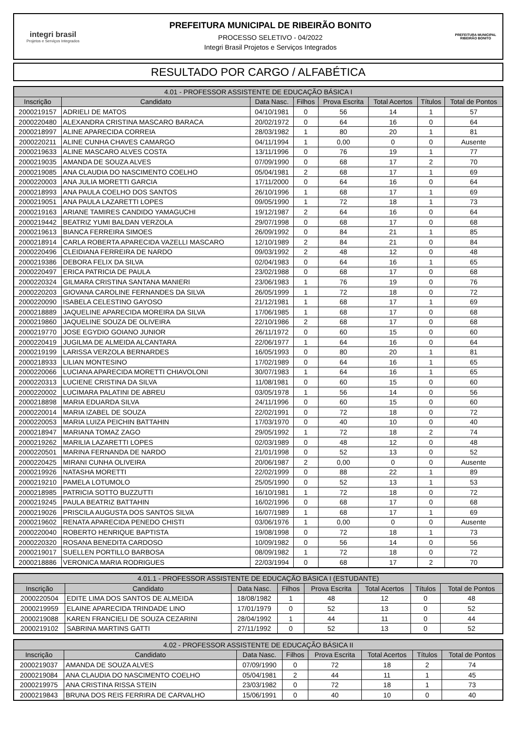integri brasil
Projetos e Serviços Integrados
PREFEITURA MUNICIPAL DE RIBEIRÃO BONITO
PROCESSO SELETIVO - 04/2022
Integri Brasil Projetos e Serviços Integrados
PREFEITURA MUNICIPAL
RIBEIRÃO BONITO
RESULTADO POR CARGO / ALFABÉTICA
| 4.01 - PROFESSOR ASSISTENTE DE EDUCAÇÃO BÁSICA I | | | | | | | |
| --- | --- | --- | --- | --- | --- | --- | --- |
| Inscrição | Candidato | Data Nasc. | Filhos | Prova Escrita | Total Acertos | Títulos | Total de Pontos |
| 2000219157 | ADRIELI DE MATOS | 04/10/1981 | 0 | 56 | 14 | 1 | 57 |
| 2000220480 | ALEXANDRA CRISTINA MASCARO BARACA | 20/02/1972 | 0 | 64 | 16 | 0 | 64 |
| 2000218997 | ALINE APARECIDA CORREIA | 28/03/1982 | 1 | 80 | 20 | 1 | 81 |
| 2000220211 | ALINE CUNHA CHAVES CAMARGO | 04/11/1994 | 1 | 0,00 | 0 | 0 | Ausente |
| 2000219633 | ALINE MASCARO ALVES COSTA | 13/11/1996 | 0 | 76 | 19 | 1 | 77 |
| 2000219035 | AMANDA DE SOUZA ALVES | 07/09/1990 | 0 | 68 | 17 | 2 | 70 |
| 2000219085 | ANA CLAUDIA DO NASCIMENTO COELHO | 05/04/1981 | 2 | 68 | 17 | 1 | 69 |
| 2000220003 | ANA JULIA MORETTI GARCIA | 17/11/2000 | 0 | 64 | 16 | 0 | 64 |
| 2000218993 | ANA PAULA COELHO DOS SANTOS | 26/10/1996 | 1 | 68 | 17 | 1 | 69 |
| 2000219051 | ANA PAULA LAZARETTI LOPES | 09/05/1990 | 1 | 72 | 18 | 1 | 73 |
| 2000219163 | ARIANE TAMIRES CANDIDO YAMAGUCHI | 19/12/1987 | 2 | 64 | 16 | 0 | 64 |
| 2000219442 | BEATRIZ YUMI BALDAN VERZOLA | 29/07/1998 | 0 | 68 | 17 | 0 | 68 |
| 2000219613 | BIANCA FERREIRA SIMOES | 26/09/1992 | 0 | 84 | 21 | 1 | 85 |
| 2000218914 | CARLA ROBERTA APARECIDA VAZELLI MASCARO | 12/10/1989 | 2 | 84 | 21 | 0 | 84 |
| 2000220496 | CLEIDIANA FERREIRA DE NARDO | 09/03/1992 | 2 | 48 | 12 | 0 | 48 |
| 2000219386 | DEBORA FELIX DA SILVA | 02/04/1983 | 0 | 64 | 16 | 1 | 65 |
| 2000220497 | ERICA PATRICIA DE PAULA | 23/02/1988 | 0 | 68 | 17 | 0 | 68 |
| 2000220324 | GILMARA CRISTINA SANTANA MANIERI | 23/06/1983 | 1 | 76 | 19 | 0 | 76 |
| 2000220203 | GIOVANA CAROLINE FERNANDES DA SILVA | 26/05/1999 | 1 | 72 | 18 | 0 | 72 |
| 2000220090 | ISABELA CELESTINO GAYOSO | 21/12/1981 | 1 | 68 | 17 | 1 | 69 |
| 2000218889 | JAQUELINE APARECIDA MOREIRA DA SILVA | 17/06/1985 | 1 | 68 | 17 | 0 | 68 |
| 2000219860 | JAQUELINE SOUZA DE OLIVEIRA | 22/10/1986 | 2 | 68 | 17 | 0 | 68 |
| 2000219770 | JOSE EGYDIO GOIANO JUNIOR | 26/11/1972 | 0 | 60 | 15 | 0 | 60 |
| 2000220419 | JUGILMA DE ALMEIDA ALCANTARA | 22/06/1977 | 1 | 64 | 16 | 0 | 64 |
| 2000219199 | LARISSA VERZOLA BERNARDES | 16/05/1993 | 0 | 80 | 20 | 1 | 81 |
| 2000218933 | LILIAN MONTESINO | 17/02/1989 | 0 | 64 | 16 | 1 | 65 |
| 2000220066 | LUCIANA APARECIDA MORETTI CHIAVOLONI | 30/07/1983 | 1 | 64 | 16 | 1 | 65 |
| 2000220313 | LUCIENE CRISTINA DA SILVA | 11/08/1981 | 0 | 60 | 15 | 0 | 60 |
| 2000220002 | LUCIMARA PALATINI DE ABREU | 03/05/1978 | 1 | 56 | 14 | 0 | 56 |
| 2000218898 | MARIA EDUARDA SILVA | 24/11/1996 | 0 | 60 | 15 | 0 | 60 |
| 2000220014 | MARIA IZABEL DE SOUZA | 22/02/1991 | 0 | 72 | 18 | 0 | 72 |
| 2000220053 | MARIA LUIZA PEICHIN BATTAHIN | 17/03/1970 | 0 | 40 | 10 | 0 | 40 |
| 2000218947 | MARIANA TOMAZ ZAGO | 29/05/1992 | 1 | 72 | 18 | 2 | 74 |
| 2000219262 | MARILIA LAZARETTI LOPES | 02/03/1989 | 0 | 48 | 12 | 0 | 48 |
| 2000220501 | MARINA FERNANDA DE NARDO | 21/01/1998 | 0 | 52 | 13 | 0 | 52 |
| 2000220425 | MIRANI CUNHA OLIVEIRA | 20/06/1987 | 2 | 0,00 | 0 | 0 | Ausente |
| 2000219926 | NATASHA MORETTI | 22/02/1999 | 0 | 88 | 22 | 1 | 89 |
| 2000219210 | PAMELA LOTUMOLO | 25/05/1990 | 0 | 52 | 13 | 1 | 53 |
| 2000218985 | PATRICIA SOTTO BUZZUTTI | 16/10/1981 | 1 | 72 | 18 | 0 | 72 |
| 2000219245 | PAULA BEATRIZ BATTAHIN | 16/02/1996 | 0 | 68 | 17 | 0 | 68 |
| 2000219026 | PRISCILA AUGUSTA DOS SANTOS SILVA | 16/07/1989 | 1 | 68 | 17 | 1 | 69 |
| 2000219602 | RENATA APARECIDA PENEDO CHISTI | 03/06/1976 | 1 | 0,00 | 0 | 0 | Ausente |
| 2000220040 | ROBERTO HENRIQUE BAPTISTA | 19/08/1998 | 0 | 72 | 18 | 1 | 73 |
| 2000220320 | ROSANA BENEDITA CARDOSO | 10/09/1982 | 0 | 56 | 14 | 0 | 56 |
| 2000219017 | SUELLEN PORTILLO BARBOSA | 08/09/1982 | 1 | 72 | 18 | 0 | 72 |
| 2000218886 | VERONICA MARIA RODRIGUES | 22/03/1994 | 0 | 68 | 17 | 2 | 70 |
| 4.01.1 - PROFESSOR ASSISTENTE DE EDUCAÇÃO BÁSICA I (ESTUDANTE) | | | | | | | |
| --- | --- | --- | --- | --- | --- | --- | --- |
| Inscrição | Candidato | Data Nasc. | Filhos | Prova Escrita | Total Acertos | Títulos | Total de Pontos |
| 2000220504 | EDITE LIMA DOS SANTOS DE ALMEIDA | 18/08/1982 | 1 | 48 | 12 | 0 | 48 |
| 2000219959 | ELAINE APARECIDA TRINDADE LINO | 17/01/1979 | 0 | 52 | 13 | 0 | 52 |
| 2000219088 | KAREN FRANCIELI DE SOUZA CEZARINI | 28/04/1992 | 1 | 44 | 11 | 0 | 44 |
| 2000219102 | SABRINA MARTINS GATTI | 27/11/1992 | 0 | 52 | 13 | 0 | 52 |
| 4.02 - PROFESSOR ASSISTENTE DE EDUCAÇÃO BÁSICA II | | | | | | | |
| --- | --- | --- | --- | --- | --- | --- | --- |
| Inscrição | Candidato | Data Nasc. | Filhos | Prova Escrita | Total Acertos | Títulos | Total de Pontos |
| 2000219037 | AMANDA DE SOUZA ALVES | 07/09/1990 | 0 | 72 | 18 | 2 | 74 |
| 2000219084 | ANA CLAUDIA DO NASCIMENTO COELHO | 05/04/1981 | 2 | 44 | 11 | 1 | 45 |
| 2000219975 | ANA CRISTINA RISSA STEIN | 23/03/1982 | 0 | 72 | 18 | 1 | 73 |
| 2000219843 | BRUNA DOS REIS FERRIRA DE CARVALHO | 15/06/1991 | 0 | 40 | 10 | 0 | 40 |